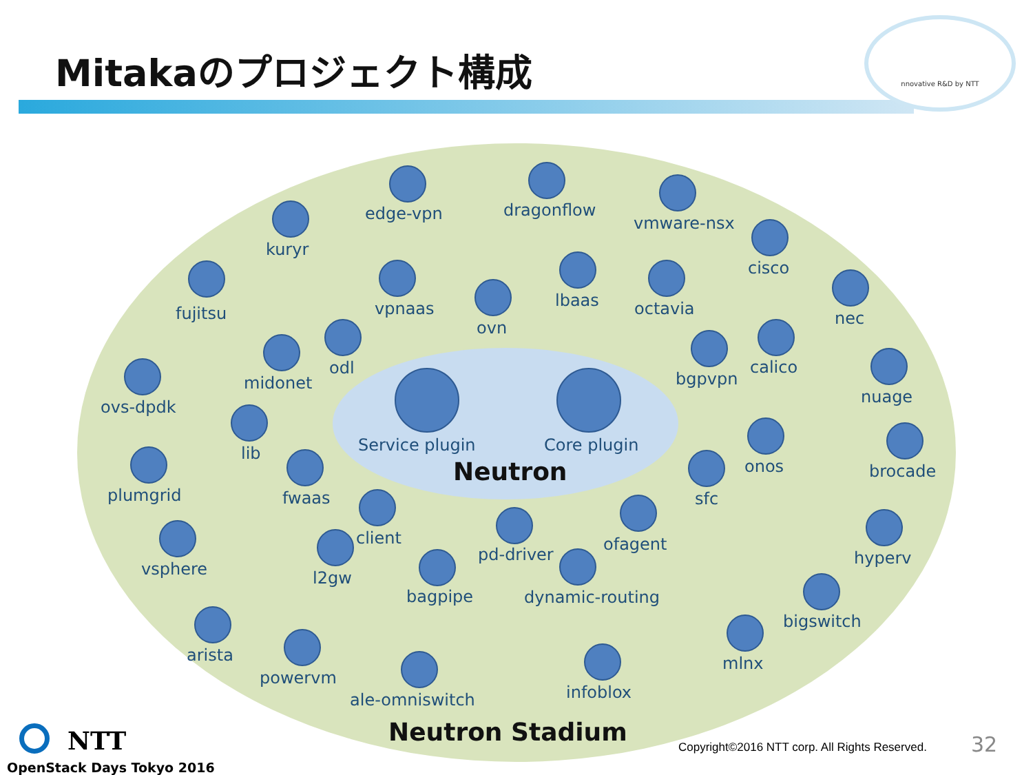Mitakaのプロジェクト構成
nnovative R&D by NTT
Service plugin Core plugin
Neutron
edge-vpn dragonflow
vmware-nsx
kuryr
cisco
fujitsu vpnaas lbaas octavia
ovn nec
odl calico
midonet bgpvpn
nuage
ovs-dpdk
lib
onos brocade
plumgrid fwaas sfc
client ofagent
pd-driver hyperv
vsphere l2gw
bagpipe dynamic-routing
bigswitch
arista mlnx
powervm
infoblox
ale-omniswitch
Neutron Stadium
NTT
OpenStack Days Tokyo 2016
Copyright©2016 NTT corp. All Rights Reserved.
32